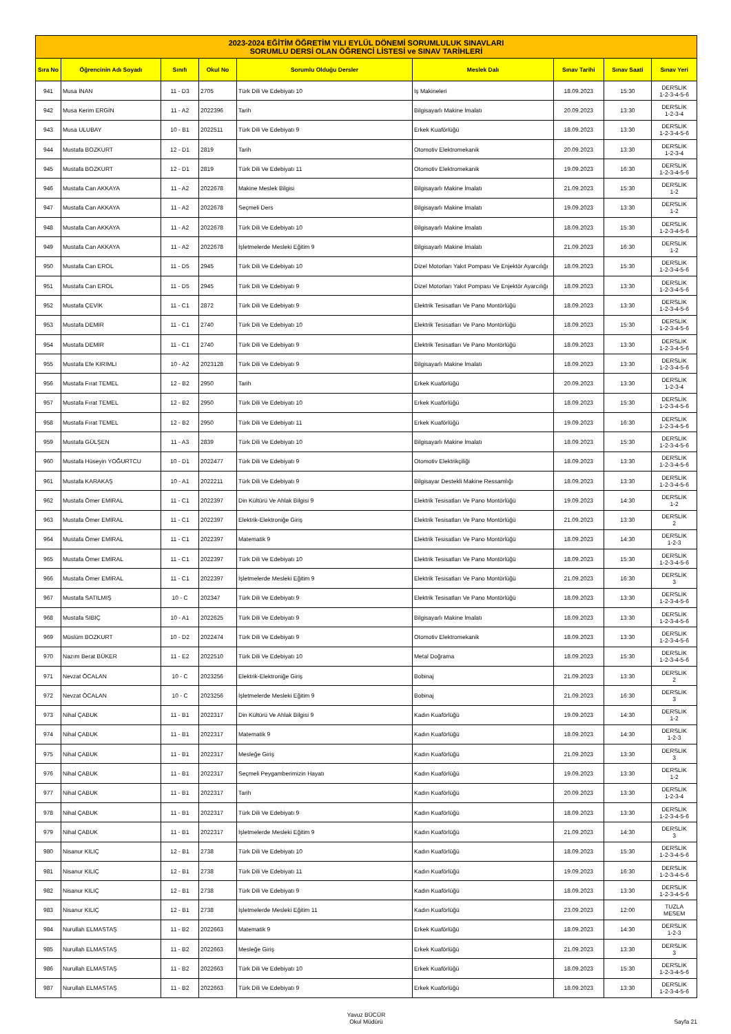| 2023-2024 EĞİTİM ÖĞRETİM YILI EYLÜL DÖNEMİ SORUMLULUK SINAVLARI SORUMLU DERSİ OLAN ÖĞRENCİ LİSTESİ ve SINAV TARİHLERİ | | | | | | | | |
| Sıra No | Öğrencinin Adı Soyadı | Sınıfı | Okul No | Sorumlu Olduğu Dersler | Meslek Dalı | Sınav Tarihi | Sınav Saati | Sınav Yeri |
| 941 | Musa İNAN | 11 - D3 | 2705 | Türk Dili Ve Edebiyatı 10 | İş Makineleri | 18.09.2023 | 15:30 | DERSLİK 1-2-3-4-5-6 |
| 942 | Musa Kerim ERGİN | 11 - A2 | 2022396 | Tarih | Bilgisayarlı Makine İmalatı | 20.09.2023 | 13:30 | DERSLİK 1-2-3-4 |
| 943 | Musa ULUBAY | 10 - B1 | 2022511 | Türk Dili Ve Edebiyatı 9 | Erkek Kuaförlüğü | 18.09.2023 | 13:30 | DERSLİK 1-2-3-4-5-6 |
| 944 | Mustafa BOZKURT | 12 - D1 | 2819 | Tarih | Otomotiv Elektromekanik | 20.09.2023 | 13:30 | DERSLİK 1-2-3-4 |
| 945 | Mustafa BOZKURT | 12 - D1 | 2819 | Türk Dili Ve Edebiyatı 11 | Otomotiv Elektromekanik | 19.09.2023 | 16:30 | DERSLİK 1-2-3-4-5-6 |
| 946 | Mustafa Can AKKAYA | 11 - A2 | 2022678 | Makine Meslek Bilgisi | Bilgisayarlı Makine İmalatı | 21.09.2023 | 15:30 | DERSLİK 1-2 |
| 947 | Mustafa Can AKKAYA | 11 - A2 | 2022678 | Seçmeli Ders | Bilgisayarlı Makine İmalatı | 19.09.2023 | 13:30 | DERSLİK 1-2 |
| 948 | Mustafa Can AKKAYA | 11 - A2 | 2022678 | Türk Dili Ve Edebiyatı 10 | Bilgisayarlı Makine İmalatı | 18.09.2023 | 15:30 | DERSLİK 1-2-3-4-5-6 |
| 949 | Mustafa Can AKKAYA | 11 - A2 | 2022678 | İşletmelerde Mesleki Eğitim 9 | Bilgisayarlı Makine İmalatı | 21.09.2023 | 16:30 | DERSLİK 1-2 |
| 950 | Mustafa Can EROL | 11 - D5 | 2945 | Türk Dili Ve Edebiyatı 10 | Dizel Motorları Yakıt Pompası Ve Enjektör Ayarcılığı | 18.09.2023 | 15:30 | DERSLİK 1-2-3-4-5-6 |
| 951 | Mustafa Can EROL | 11 - D5 | 2945 | Türk Dili Ve Edebiyatı 9 | Dizel Motorları Yakıt Pompası Ve Enjektör Ayarcılığı | 18.09.2023 | 13:30 | DERSLİK 1-2-3-4-5-6 |
| 952 | Mustafa ÇEVİK | 11 - C1 | 2872 | Türk Dili Ve Edebiyatı 9 | Elektrik Tesisatları Ve Pano Montörlüğü | 18.09.2023 | 13:30 | DERSLİK 1-2-3-4-5-6 |
| 953 | Mustafa DEMİR | 11 - C1 | 2740 | Türk Dili Ve Edebiyatı 10 | Elektrik Tesisatları Ve Pano Montörlüğü | 18.09.2023 | 15:30 | DERSLİK 1-2-3-4-5-6 |
| 954 | Mustafa DEMİR | 11 - C1 | 2740 | Türk Dili Ve Edebiyatı 9 | Elektrik Tesisatları Ve Pano Montörlüğü | 18.09.2023 | 13:30 | DERSLİK 1-2-3-4-5-6 |
| 955 | Mustafa Efe KIRIMLI | 10 - A2 | 2023128 | Türk Dili Ve Edebiyatı 9 | Bilgisayarlı Makine İmalatı | 18.09.2023 | 13:30 | DERSLİK 1-2-3-4-5-6 |
| 956 | Mustafa Fırat TEMEL | 12 - B2 | 2950 | Tarih | Erkek Kuaförlüğü | 20.09.2023 | 13:30 | DERSLİK 1-2-3-4 |
| 957 | Mustafa Fırat TEMEL | 12 - B2 | 2950 | Türk Dili Ve Edebiyatı 10 | Erkek Kuaförlüğü | 18.09.2023 | 15:30 | DERSLİK 1-2-3-4-5-6 |
| 958 | Mustafa Fırat TEMEL | 12 - B2 | 2950 | Türk Dili Ve Edebiyatı 11 | Erkek Kuaförlüğü | 19.09.2023 | 16:30 | DERSLİK 1-2-3-4-5-6 |
| 959 | Mustafa GÜLŞEN | 11 - A3 | 2839 | Türk Dili Ve Edebiyatı 10 | Bilgisayarlı Makine İmalatı | 18.09.2023 | 15:30 | DERSLİK 1-2-3-4-5-6 |
| 960 | Mustafa Hüseyin YOĞURTCU | 10 - D1 | 2022477 | Türk Dili Ve Edebiyatı 9 | Otomotiv Elektrikçiliği | 18.09.2023 | 13:30 | DERSLİK 1-2-3-4-5-6 |
| 961 | Mustafa KARAKAŞ | 10 - A1 | 2022211 | Türk Dili Ve Edebiyatı 9 | Bilgisayar Destekli Makine Ressamlığı | 18.09.2023 | 13:30 | DERSLİK 1-2-3-4-5-6 |
| 962 | Mustafa Ömer EMİRAL | 11 - C1 | 2022397 | Din Kültürü Ve Ahlak Bilgisi 9 | Elektrik Tesisatları Ve Pano Montörlüğü | 19.09.2023 | 14:30 | DERSLİK 1-2 |
| 963 | Mustafa Ömer EMİRAL | 11 - C1 | 2022397 | Elektrik-Elektroniğe Giriş | Elektrik Tesisatları Ve Pano Montörlüğü | 21.09.2023 | 13:30 | DERSLİK 2 |
| 964 | Mustafa Ömer EMİRAL | 11 - C1 | 2022397 | Matematik 9 | Elektrik Tesisatları Ve Pano Montörlüğü | 18.09.2023 | 14:30 | DERSLİK 1-2-3 |
| 965 | Mustafa Ömer EMİRAL | 11 - C1 | 2022397 | Türk Dili Ve Edebiyatı 10 | Elektrik Tesisatları Ve Pano Montörlüğü | 18.09.2023 | 15:30 | DERSLİK 1-2-3-4-5-6 |
| 966 | Mustafa Ömer EMİRAL | 11 - C1 | 2022397 | İşletmelerde Mesleki Eğitim 9 | Elektrik Tesisatları Ve Pano Montörlüğü | 21.09.2023 | 16:30 | DERSLİK 3 |
| 967 | Mustafa SATILMIŞ | 10 - C | 202347 | Türk Dili Ve Edebiyatı 9 | Elektrik Tesisatları Ve Pano Montörlüğü | 18.09.2023 | 13:30 | DERSLİK 1-2-3-4-5-6 |
| 968 | Mustafa SIBIÇ | 10 - A1 | 2022625 | Türk Dili Ve Edebiyatı 9 | Bilgisayarlı Makine İmalatı | 18.09.2023 | 13:30 | DERSLİK 1-2-3-4-5-6 |
| 969 | Müslüm BOZKURT | 10 - D2 | 2022474 | Türk Dili Ve Edebiyatı 9 | Otomotiv Elektromekanik | 18.09.2023 | 13:30 | DERSLİK 1-2-3-4-5-6 |
| 970 | Nazım Berat BÜKER | 11 - E2 | 2022510 | Türk Dili Ve Edebiyatı 10 | Metal Doğrama | 18.09.2023 | 15:30 | DERSLİK 1-2-3-4-5-6 |
| 971 | Nevzat ÖCALAN | 10 - C | 2023256 | Elektrik-Elektroniğe Giriş | Bobinaj | 21.09.2023 | 13:30 | DERSLİK 2 |
| 972 | Nevzat ÖCALAN | 10 - C | 2023256 | İşletmelerde Mesleki Eğitim 9 | Bobinaj | 21.09.2023 | 16:30 | DERSLİK 3 |
| 973 | Nihal ÇABUK | 11 - B1 | 2022317 | Din Kültürü Ve Ahlak Bilgisi 9 | Kadın Kuaförlüğü | 19.09.2023 | 14:30 | DERSLİK 1-2 |
| 974 | Nihal ÇABUK | 11 - B1 | 2022317 | Matematik 9 | Kadın Kuaförlüğü | 18.09.2023 | 14:30 | DERSLİK 1-2-3 |
| 975 | Nihal ÇABUK | 11 - B1 | 2022317 | Mesleğe Giriş | Kadın Kuaförlüğü | 21.09.2023 | 13:30 | DERSLİK 3 |
| 976 | Nihal ÇABUK | 11 - B1 | 2022317 | Seçmeli Peygamberimizin Hayatı | Kadın Kuaförlüğü | 19.09.2023 | 13:30 | DERSLİK 1-2 |
| 977 | Nihal ÇABUK | 11 - B1 | 2022317 | Tarih | Kadın Kuaförlüğü | 20.09.2023 | 13:30 | DERSLİK 1-2-3-4 |
| 978 | Nihal ÇABUK | 11 - B1 | 2022317 | Türk Dili Ve Edebiyatı 9 | Kadın Kuaförlüğü | 18.09.2023 | 13:30 | DERSLİK 1-2-3-4-5-6 |
| 979 | Nihal ÇABUK | 11 - B1 | 2022317 | İşletmelerde Mesleki Eğitim 9 | Kadın Kuaförlüğü | 21.09.2023 | 14:30 | DERSLİK 3 |
| 980 | Nisanur KILIÇ | 12 - B1 | 2738 | Türk Dili Ve Edebiyatı 10 | Kadın Kuaförlüğü | 18.09.2023 | 15:30 | DERSLİK 1-2-3-4-5-6 |
| 981 | Nisanur KILIÇ | 12 - B1 | 2738 | Türk Dili Ve Edebiyatı 11 | Kadın Kuaförlüğü | 19.09.2023 | 16:30 | DERSLİK 1-2-3-4-5-6 |
| 982 | Nisanur KILIÇ | 12 - B1 | 2738 | Türk Dili Ve Edebiyatı 9 | Kadın Kuaförlüğü | 18.09.2023 | 13:30 | DERSLİK 1-2-3-4-5-6 |
| 983 | Nisanur KILIÇ | 12 - B1 | 2738 | İşletmelerde Mesleki Eğitim 11 | Kadın Kuaförlüğü | 23.09.2023 | 12:00 | TUZLA MESEM |
| 984 | Nurullah ELMASTAŞ | 11 - B2 | 2022663 | Matematik 9 | Erkek Kuaförlüğü | 18.09.2023 | 14:30 | DERSLİK 1-2-3 |
| 985 | Nurullah ELMASTAŞ | 11 - B2 | 2022663 | Mesleğe Giriş | Erkek Kuaförlüğü | 21.09.2023 | 13:30 | DERSLİK 3 |
| 986 | Nurullah ELMASTAŞ | 11 - B2 | 2022663 | Türk Dili Ve Edebiyatı 10 | Erkek Kuaförlüğü | 18.09.2023 | 15:30 | DERSLİK 1-2-3-4-5-6 |
| 987 | Nurullah ELMASTAŞ | 11 - B2 | 2022663 | Türk Dili Ve Edebiyatı 9 | Erkek Kuaförlüğü | 18.09.2023 | 13:30 | DERSLİK 1-2-3-4-5-6 |
Yavuz BÜCÜR
Okul Müdürü
Sayfa 21